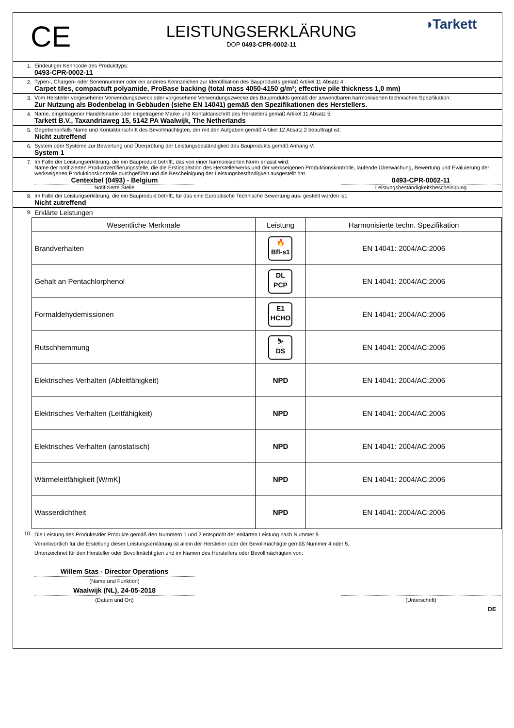CE
LEISTUNGSERKLÄRUNG
DOP 0493-CPR-0002-11
◑Tarkett
1. Eindeutiger Kenncode des Produkttyps:
0493-CPR-0002-11
2. Typen-, Chargen- oder Seriennummer oder ein anderes Kennzeichen zur Identifikation des Bauprodukts gemäß Artikel 11 Absatz 4:
Carpet tiles, compactuft polyamide, ProBase backing (total mass 4050-4150 g/m²; effective pile thickness 1,0 mm)
3. Vom Hersteller vorgesehener Verwendungszweck oder vorgesehene Verwendungszwecke des Bauprodukts gemäß der anwendbaren harmonisierten technischen Spezifikation:
Zur Nutzung als Bodenbelag in Gebäuden (siehe EN 14041) gemäß den Spezifikationen des Herstellers.
4. Name, eingetragener Handelsname oder eingetragene Marke und Kontaktanschrift des Herstellers gemäß Artikel 11 Absatz 5:
Tarkett B.V., Taxandriaweg 15, 5142 PA Waalwijk, The Netherlands
5. Gegebenenfalls Name und Kontaktanschrift des Bevollmächtigten, der mit den Aufgaben gemäß Artikel 12 Absatz 2 beauftragt ist:
Nicht zutreffend
6. System oder Systeme zur Bewertung und Überprüfung der Leistungsbeständigkeit des Bauprodukts gemäß Anhang V:
System 1
7. Im Falle der Leistungserklärung, die ein Bauprodukt betrifft, das von einer harmonisierten Norm erfasst wird:
Name der notifizierten Produktzertifierungsstelle, die die Erstinspektion des Herstellerwerks und der werkseigenen Produktionskontrolle, laufende Überwachung, Bewertung und Evaluierung der werkseigenen Produktionskontrolle durchgeführt und die Bescheinigung der Leistungsbeständigkeit ausgestellt hat.
Centexbel (0493) - Belgium
Notifizierte Stelle
0493-CPR-0002-11
Leistungsbeständigkeitsbescheinigung
8. Im Falle der Leistungserklärung, die ein Bauprodukt betrifft, für das eine Europäische Technische Bewertung aus- gestellt worden ist:
Nicht zutreffend
9.
Erklärte Leistungen
| Wesentliche Merkmale | Leistung | Harmonisierte techn. Spezifikation |
| --- | --- | --- |
| Brandverhalten | 🔥 Bfl-s1 | EN 14041: 2004/AC:2006 |
| Gehalt an Pentachlorphenol | DL PCP | EN 14041: 2004/AC:2006 |
| Formaldehydemissionen | E1 HCHO | EN 14041: 2004/AC:2006 |
| Rutschhemmung | ⛷ DS | EN 14041: 2004/AC:2006 |
| Elektrisches Verhalten (Ableitfähigkeit) | NPD | EN 14041: 2004/AC:2006 |
| Elektrisches Verhalten (Leitfähigkeit) | NPD | EN 14041: 2004/AC:2006 |
| Elektrisches Verhalten (antistatisch) | NPD | EN 14041: 2004/AC:2006 |
| Wärmeleitfähigkeit [W/mK] | NPD | EN 14041: 2004/AC:2006 |
| Wasserdichtheit | NPD | EN 14041: 2004/AC:2006 |
10.
Die Leistung des Produkts/der Produkte gemäß den Nummern 1 und 2 entspricht der erklärten Leistung nach Nummer 9.
Verantwortlich für die Erstellung dieser Leistungserklärung ist allein der Hersteller oder der Bevollmächtigte gemäß Nummer 4 oder 5.
Unterzeichnet für den Hersteller oder Bevollmächtigten und im Namen des Herstellers oder Bevollmächtigten von:
Willem Stas - Director Operations
(Name und Funktion)
Waalwijk (NL), 24-05-2018
(Datum und Ort)
(Unterschrift)
DE